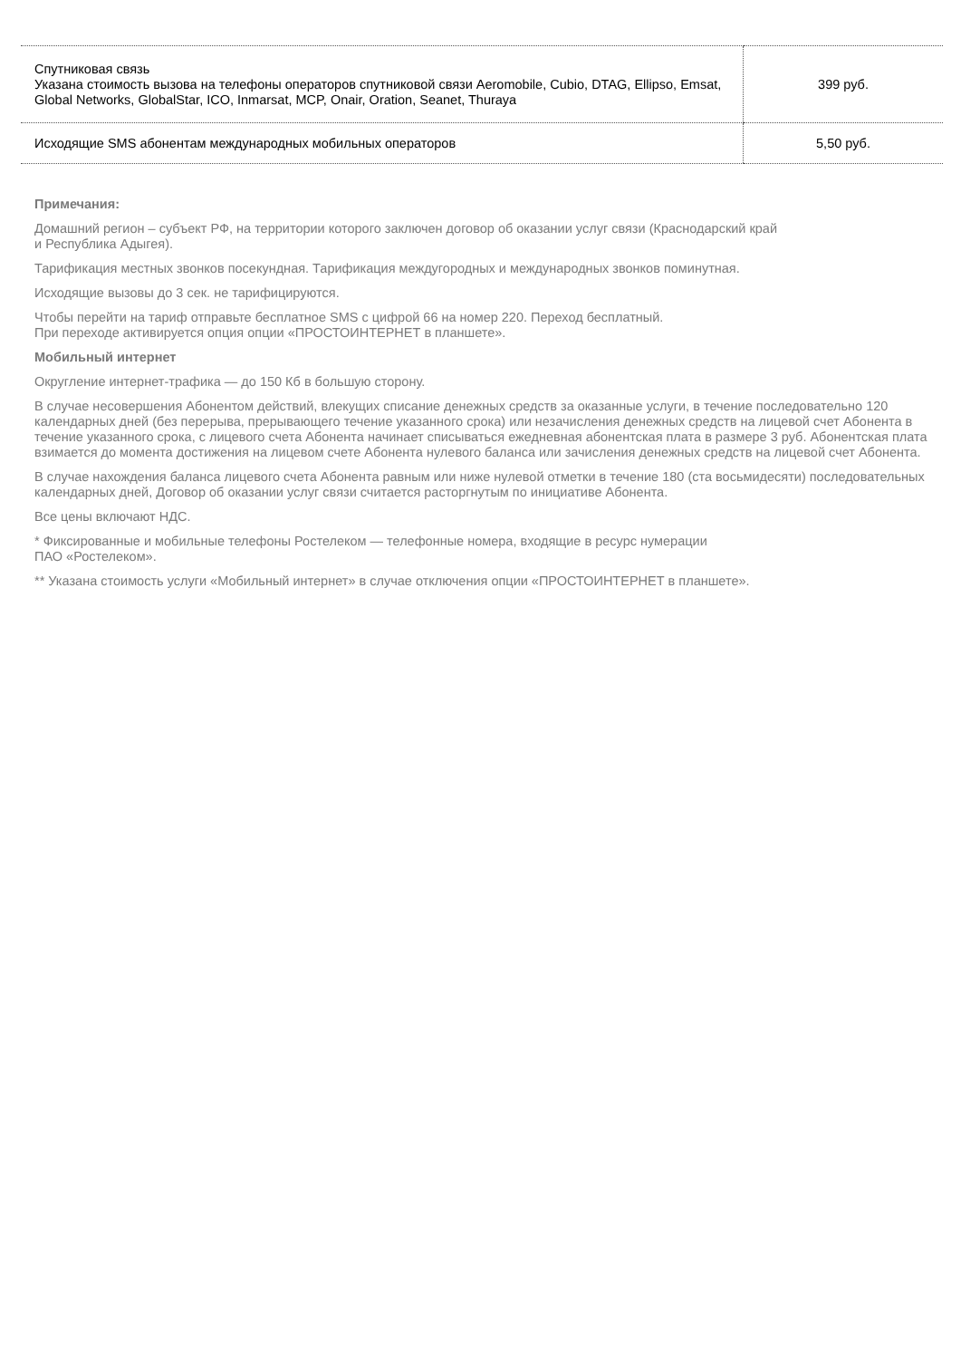| Спутниковая связь Указана стоимость вызова на телефоны операторов спутниковой связи Aeromobile, Cubio, DTAG, Ellipso, Emsat, Global Networks, GlobalStar, ICO, Inmarsat, MCP, Onair, Oration, Seanet, Thuraya | 399 руб. |
| Исходящие SMS абонентам международных мобильных операторов | 5,50 руб. |
Примечания:
Домашний регион – субъект РФ, на территории которого заключен договор об оказании услуг связи (Краснодарский край
и Республика Адыгея).
Тарификация местных звонков посекундная. Тарификация междугородных и международных звонков поминутная.
Исходящие вызовы до 3 сек. не тарифицируются.
Чтобы перейти на тариф отправьте бесплатное SMS с цифрой 66 на номер 220. Переход бесплатный.
При переходе активируется опция опции «ПРОСТОИНТЕРНЕТ в планшете».
Мобильный интернет
Округление интернет-трафика — до 150 Кб в большую сторону.
В случае несовершения Абонентом действий, влекущих списание денежных средств за оказанные услуги, в течение последовательно 120 календарных дней (без перерыва, прерывающего течение указанного срока) или незачисления денежных средств на лицевой счет Абонента в течение указанного срока, с лицевого счета Абонента начинает списываться ежедневная абонентская плата в размере 3 руб. Абонентская плата взимается до момента достижения на лицевом счете Абонента нулевого баланса или зачисления денежных средств на лицевой счет Абонента.
В случае нахождения баланса лицевого счета Абонента равным или ниже нулевой отметки в течение 180 (ста восьмидесяти) последовательных календарных дней, Договор об оказании услуг связи считается расторгнутым по инициативе Абонента.
Все цены включают НДС.
* Фиксированные и мобильные телефоны Ростелеком — телефонные номера, входящие в ресурс нумерации
ПАО «Ростелеком».
** Указана стоимость услуги «Мобильный интернет» в случае отключения опции «ПРОСТОИНТЕРНЕТ в планшете».